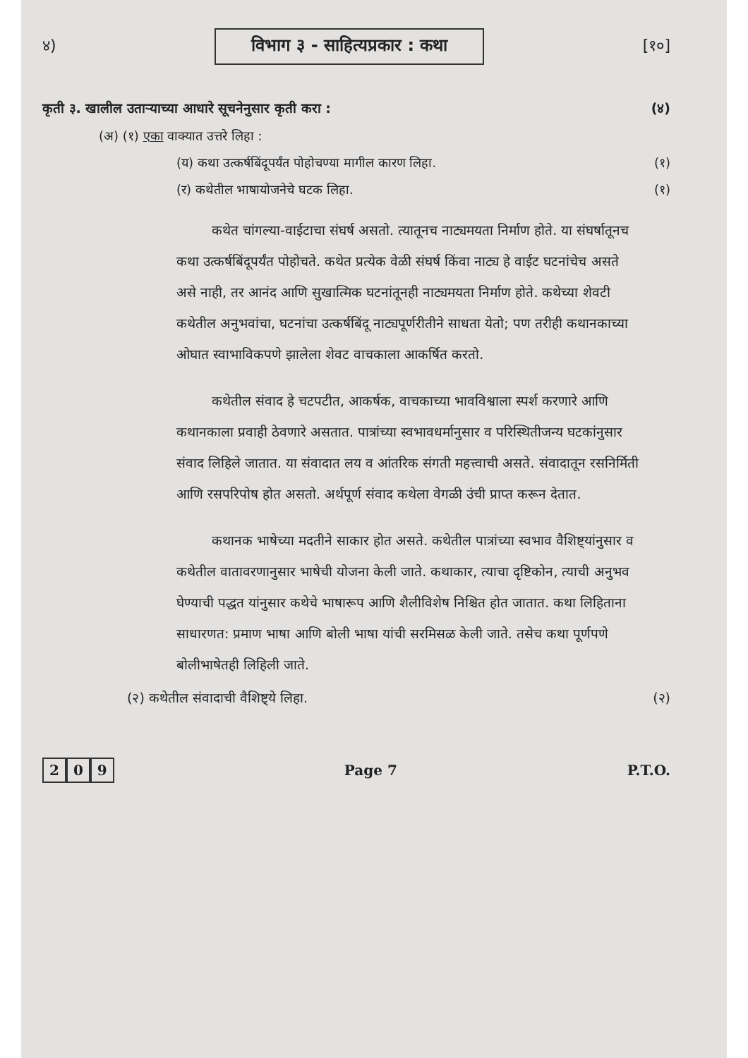४) विभाग ३ - साहित्यप्रकार : कथा [१०]
कृती ३. खालील उताऱ्याच्या आधारे सूचनेनुसार कृती करा : (४)
(अ) (१) एका वाक्यात उत्तरे लिहा :
(य) कथा उत्कर्षबिंदूपर्यंत पोहोचण्या मागील कारण लिहा. (१)
(र) कथेतील भाषायोजनेचे घटक लिहा. (१)
कथेत चांगल्या-वाईटाचा संघर्ष असतो. त्यातूनच नाट्यमयता निर्माण होते. या संघर्षातूनच कथा उत्कर्षबिंदूपर्यंत पोहोचते. कथेत प्रत्येक वेळी संघर्ष किंवा नाट्य हे वाईट घटनांचेच असते असे नाही, तर आनंद आणि सुखात्मिक घटनांतूनही नाट्यमयता निर्माण होते. कथेच्या शेवटी कथेतील अनुभवांचा, घटनांचा उत्कर्षबिंदू नाट्यपूर्णरीतीने साधता येतो; पण तरीही कथानकाच्या ओघात स्वाभाविकपणे झालेला शेवट वाचकाला आकर्षित करतो.
कथेतील संवाद हे चटपटीत, आकर्षक, वाचकाच्या भावविश्वाला स्पर्श करणारे आणि कथानकाला प्रवाही ठेवणारे असतात. पात्रांच्या स्वभावधर्मानुसार व परिस्थितीजन्य घटकांनुसार संवाद लिहिले जातात. या संवादात लय व आंतरिक संगती महत्त्वाची असते. संवादातून रसनिर्मिती आणि रसपरिपोष होत असतो. अर्थपूर्ण संवाद कथेला वेगळी उंची प्राप्त करून देतात.
कथानक भाषेच्या मदतीने साकार होत असते. कथेतील पात्रांच्या स्वभाव वैशिष्ट्यांनुसार व कथेतील वातावरणानुसार भाषेची योजना केली जाते. कथाकार, त्याचा दृष्टिकोन, त्याची अनुभव घेण्याची पद्धत यांनुसार कथेचे भाषारूप आणि शैलीविशेष निश्चित होत जातात. कथा लिहिताना साधारणत: प्रमाण भाषा आणि बोली भाषा यांची सरमिसळ केली जाते. तसेच कथा पूर्णपणे बोलीभाषेतही लिहिली जाते.
(२) कथेतील संवादाची वैशिष्ट्ये लिहा. (२)
2 0 9 Page 7 P.T.O.